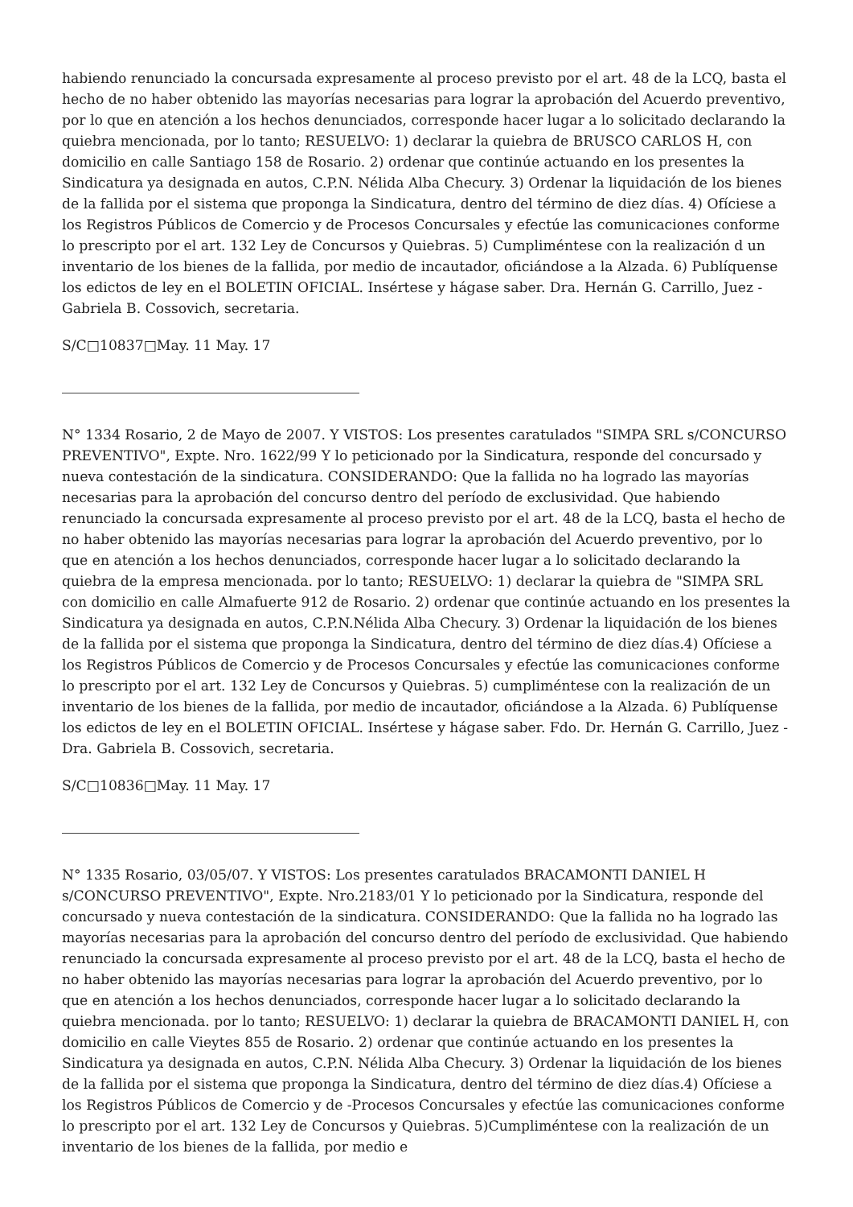habiendo renunciado la concursada expresamente al proceso previsto por el art. 48 de la LCQ, basta el hecho de no haber obtenido las mayorías necesarias para lograr la aprobación del Acuerdo preventivo, por lo que en atención a los hechos denunciados, corresponde hacer lugar a lo solicitado declarando la quiebra mencionada, por lo tanto; RESUELVO: 1) declarar la quiebra de BRUSCO CARLOS H, con domicilio en calle Santiago 158 de Rosario. 2) ordenar que continúe actuando en los presentes la Sindicatura ya designada en autos, C.P.N. Nélida Alba Checury. 3) Ordenar la liquidación de los bienes de la fallida por el sistema que proponga la Sindicatura, dentro del término de diez días. 4) Ofíciese a los Registros Públicos de Comercio y de Procesos Concursales y efectúe las comunicaciones conforme lo prescripto por el art. 132 Ley de Concursos y Quiebras. 5) Cumpliméntese con la realización d un inventario de los bienes de la fallida, por medio de incautador, oficiándose a la Alzada. 6) Publíquense los edictos de ley en el BOLETIN OFICIAL. Insértese y hágase saber. Dra. Hernán G. Carrillo, Juez - Gabriela B. Cossovich, secretaria.
S/C□10837□May. 11 May. 17
N° 1334 Rosario, 2 de Mayo de 2007. Y VISTOS: Los presentes caratulados "SIMPA SRL s/CONCURSO PREVENTIVO", Expte. Nro. 1622/99 Y lo peticionado por la Sindicatura, responde del concursado y nueva contestación de la sindicatura. CONSIDERANDO: Que la fallida no ha logrado las mayorías necesarias para la aprobación del concurso dentro del período de exclusividad. Que habiendo renunciado la concursada expresamente al proceso previsto por el art. 48 de la LCQ, basta el hecho de no haber obtenido las mayorías necesarias para lograr la aprobación del Acuerdo preventivo, por lo que en atención a los hechos denunciados, corresponde hacer lugar a lo solicitado declarando la quiebra de la empresa mencionada. por lo tanto; RESUELVO: 1) declarar la quiebra de "SIMPA SRL con domicilio en calle Almafuerte 912 de Rosario. 2) ordenar que continúe actuando en los presentes la Sindicatura ya designada en autos, C.P.N.Nélida Alba Checury. 3) Ordenar la liquidación de los bienes de la fallida por el sistema que proponga la Sindicatura, dentro del término de diez días.4) Ofíciese a los Registros Públicos de Comercio y de Procesos Concursales y efectúe las comunicaciones conforme lo prescripto por el art. 132 Ley de Concursos y Quiebras. 5) cumpliméntese con la realización de un inventario de los bienes de la fallida, por medio de incautador, oficiándose a la Alzada. 6) Publíquense los edictos de ley en el BOLETIN OFICIAL. Insértese y hágase saber. Fdo. Dr. Hernán G. Carrillo, Juez - Dra. Gabriela B. Cossovich, secretaria.
S/C□10836□May. 11 May. 17
N° 1335 Rosario, 03/05/07. Y VISTOS: Los presentes caratulados BRACAMONTI DANIEL H s/CONCURSO PREVENTIVO", Expte. Nro.2183/01 Y lo peticionado por la Sindicatura, responde del concursado y nueva contestación de la sindicatura. CONSIDERANDO: Que la fallida no ha logrado las mayorías necesarias para la aprobación del concurso dentro del período de exclusividad. Que habiendo renunciado la concursada expresamente al proceso previsto por el art. 48 de la LCQ, basta el hecho de no haber obtenido las mayorías necesarias para lograr la aprobación del Acuerdo preventivo, por lo que en atención a los hechos denunciados, corresponde hacer lugar a lo solicitado declarando la quiebra mencionada. por lo tanto; RESUELVO: 1) declarar la quiebra de BRACAMONTI DANIEL H, con domicilio en calle Vieytes 855 de Rosario. 2) ordenar que continúe actuando en los presentes la Sindicatura ya designada en autos, C.P.N. Nélida Alba Checury. 3) Ordenar la liquidación de los bienes de la fallida por el sistema que proponga la Sindicatura, dentro del término de diez días.4) Ofíciese a los Registros Públicos de Comercio y de -Procesos Concursales y efectúe las comunicaciones conforme lo prescripto por el art. 132 Ley de Concursos y Quiebras. 5)Cumpliméntese con la realización de un inventario de los bienes de la fallida, por medio e